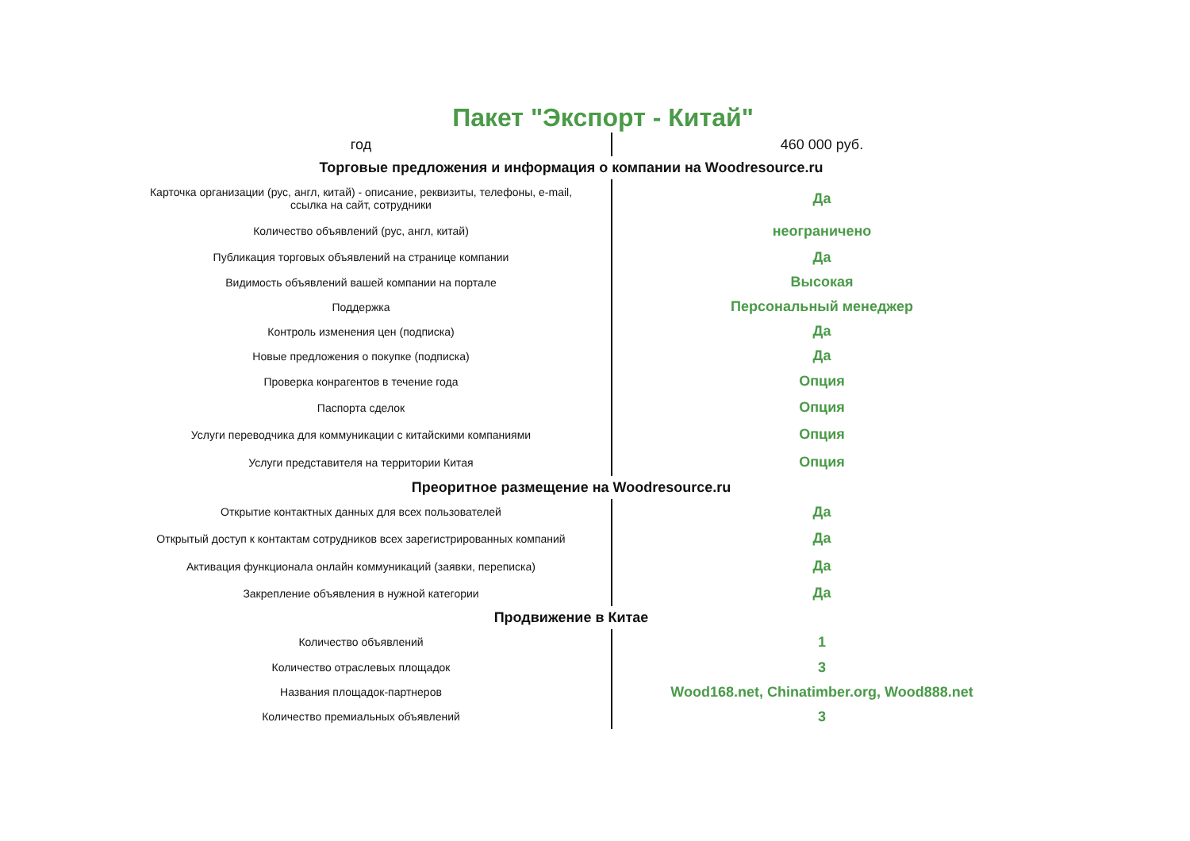Пакет "Экспорт - Китай"
| год | 460 000 руб. |
| Торговые предложения и информация о компании на Woodresource.ru | |
| Карточка организации (рус, англ, китай) - описание, реквизиты, телефоны, e-mail, ссылка на сайт, сотрудники | Да |
| Количество объявлений (рус, англ, китай) | неограничено |
| Публикация торговых объявлений на странице компании | Да |
| Видимость объявлений вашей компании на портале | Высокая |
| Поддержка | Персональный менеджер |
| Контроль изменения цен (подписка) | Да |
| Новые предложения о покупке (подписка) | Да |
| Проверка конрагентов в течение года | Опция |
| Паспорта сделок | Опция |
| Услуги переводчика для коммуникации с китайскими компаниями | Опция |
| Услуги представителя на территории Китая | Опция |
| Преоритное размещение на Woodresource.ru | |
| Открытие контактных данных для всех пользователей | Да |
| Открытый доступ к контактам сотрудников всех зарегистрированных компаний | Да |
| Активация функционала онлайн коммуникаций (заявки, переписка) | Да |
| Закрепление объявления в нужной категории | Да |
| Продвижение в Китае | |
| Количество объявлений | 1 |
| Количество отраслевых площадок | 3 |
| Названия площадок-партнеров | Wood168.net, Chinatimber.org, Wood888.net |
| Количество премиальных объявлений | 3 |